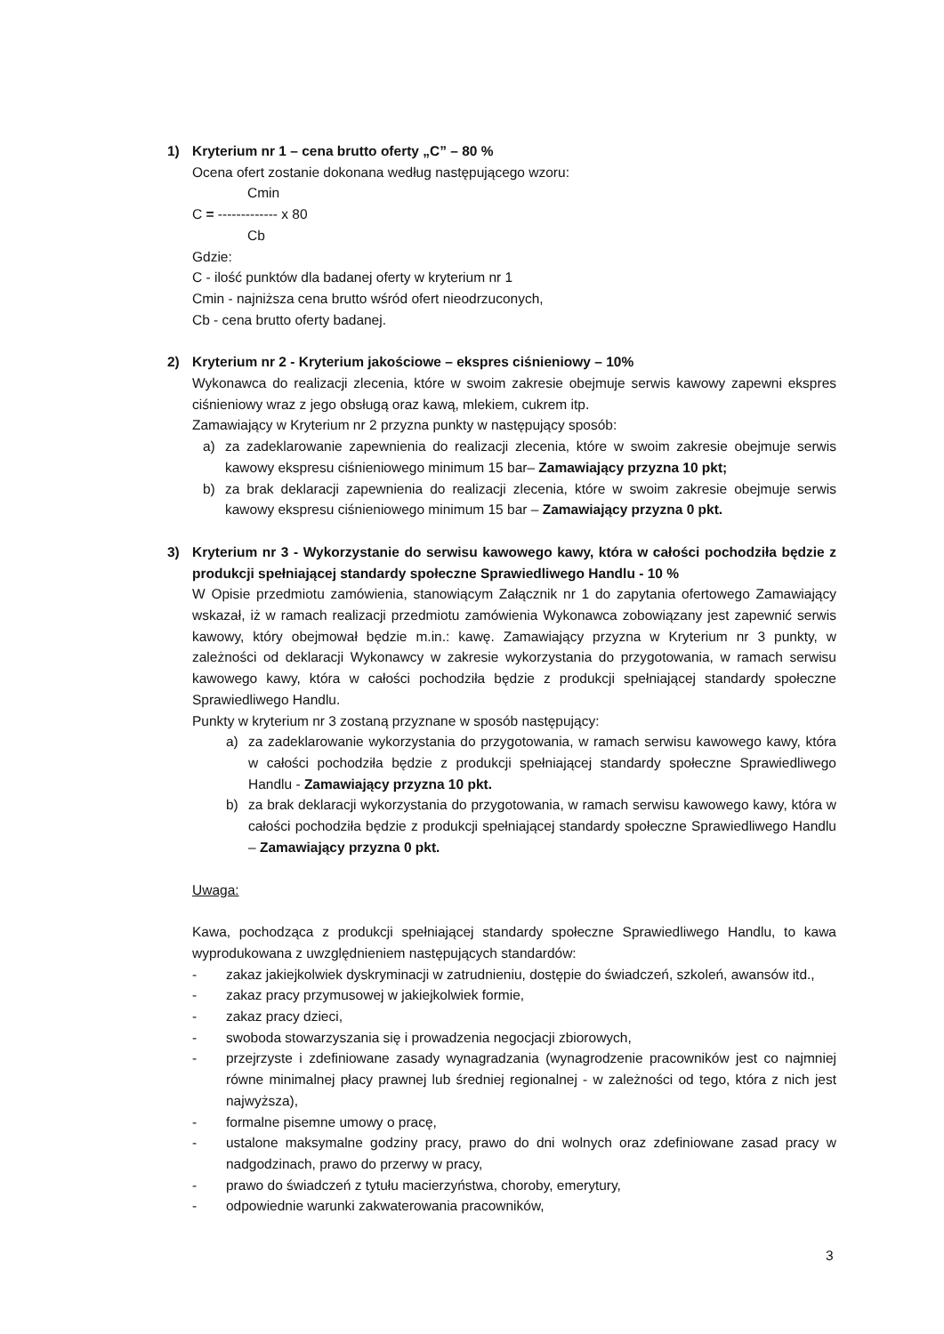1) Kryterium nr 1 – cena brutto oferty „C” – 80 %
Ocena ofert zostanie dokonana według następującego wzoru:
Cmin
C = ------------- x 80
Cb
Gdzie:
C - ilość punktów dla badanej oferty w kryterium nr 1
Cmin - najniższa cena brutto wśród ofert nieodrzuconych,
Cb - cena brutto oferty badanej.
2) Kryterium nr 2 - Kryterium jakościowe – ekspres ciśnieniowy – 10%
Wykonawca do realizacji zlecenia, które w swoim zakresie obejmuje serwis kawowy zapewni ekspres ciśnieniowy wraz z jego obsługą oraz kawą, mlekiem, cukrem itp.
Zamawiający w Kryterium nr 2 przyzna punkty w następujący sposób:
a) za zadeklarowanie zapewnienia do realizacji zlecenia, które w swoim zakresie obejmuje serwis kawowy ekspresu ciśnieniowego minimum 15 bar– Zamawiający przyzna 10 pkt;
b) za brak deklaracji zapewnienia do realizacji zlecenia, które w swoim zakresie obejmuje serwis kawowy ekspresu ciśnieniowego minimum 15 bar – Zamawiający przyzna 0 pkt.
3) Kryterium nr 3 - Wykorzystanie do serwisu kawowego kawy, która w całości pochodziła będzie z produkcji spełniającej standardy społeczne Sprawiedliwego Handlu - 10 %
W Opisie przedmiotu zamówienia, stanowiącym Załącznik nr 1 do zapytania ofertowego Zamawiający wskazał, iż w ramach realizacji przedmiotu zamówienia Wykonawca zobowiązany jest zapewnić serwis kawowy, który obejmował będzie m.in.: kawę. Zamawiający przyzna w Kryterium nr 3 punkty, w zależności od deklaracji Wykonawcy w zakresie wykorzystania do przygotowania, w ramach serwisu kawowego kawy, która w całości pochodziła będzie z produkcji spełniającej standardy społeczne Sprawiedliwego Handlu.
Punkty w kryterium nr 3 zostaną przyznane w sposób następujący:
a) za zadeklarowanie wykorzystania do przygotowania, w ramach serwisu kawowego kawy, która w całości pochodziła będzie z produkcji spełniającej standardy społeczne Sprawiedliwego Handlu - Zamawiający przyzna 10 pkt.
b) za brak deklaracji wykorzystania do przygotowania, w ramach serwisu kawowego kawy, która w całości pochodziła będzie z produkcji spełniającej standardy społeczne Sprawiedliwego Handlu – Zamawiający przyzna 0 pkt.
Uwaga:
Kawa, pochodząca z produkcji spełniającej standardy społeczne Sprawiedliwego Handlu, to kawa wyprodukowana z uwzględnieniem następujących standardów:
- zakaz jakiejkolwiek dyskryminacji w zatrudnieniu, dostępie do świadczeń, szkoleń, awansów itd.,
- zakaz pracy przymusowej w jakiejkolwiek formie,
- zakaz pracy dzieci,
- swoboda stowarzyszania się i prowadzenia negocjacji zbiorowych,
- przejrzyste i zdefiniowane zasady wynagradzania (wynagrodzenie pracowników jest co najmniej równe minimalnej płacy prawnej lub średniej regionalnej - w zależności od tego, która z nich jest najwyższa),
- formalne pisemne umowy o pracę,
- ustalone maksymalne godziny pracy, prawo do dni wolnych oraz zdefiniowane zasad pracy w nadgodzinach, prawo do przerwy w pracy,
- prawo do świadczeń z tytułu macierzyństwa, choroby, emerytury,
- odpowiednie warunki zakwaterowania pracowników,
3